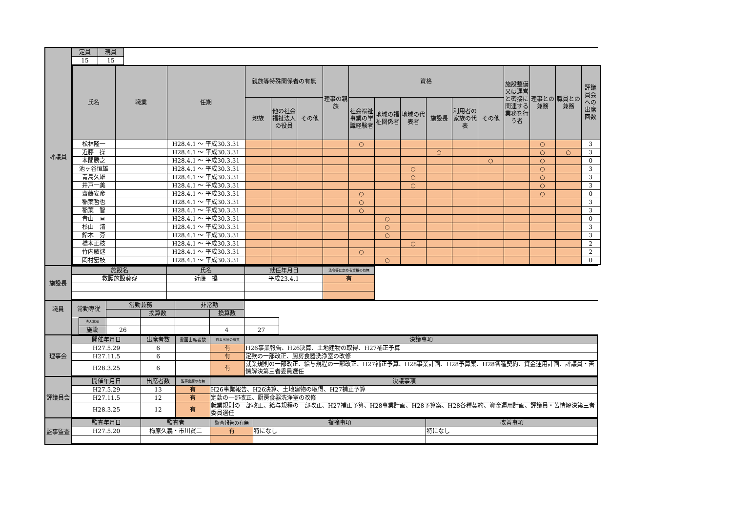評議員
| 定員 | 現員 |
| --- | --- |
| 15 | 15 |
| 氏名 | 職業 | 任期 | 親族等特殊関係者の有無 | | | 理事の親族 | 資格 | | | | | | 施設整備又は運営と密接に関連する業務を行う者 | 理事との兼務 | 職員との兼務 | 評議員会への出席回数 |
| --- | --- | --- | --- | --- | --- | --- | --- | --- | --- | --- | --- | --- | --- | --- | --- | --- |
| | | | 親族 | 他の社会福祉法人の役員 | その他 | | 社会福祉事業の学識経験者 | 地域の福祉関係者 | 地域の代表者 | 施設長 | 利用者の家族の代表 | その他 | | | | |
| 松林隆一 | | H28.4.1 ～ 平成30.3.31 | | | | | ○ | | | | | | | ○ | | 3 |
| 近藤 操 | | H28.4.1 ～ 平成30.3.31 | | | | | | | | ○ | | | | ○ | ○ | 3 |
| 本間勝之 | | H28.4.1 ～ 平成30.3.31 | | | | | | | | | | ○ | | ○ | | 0 |
| 池ヶ谷恒雄 | | H28.4.1 ～ 平成30.3.31 | | | | | | | ○ | | | | | ○ | | 3 |
| 青島久雄 | | H28.4.1 ～ 平成30.3.31 | | | | | | | ○ | | | | | ○ | | 3 |
| 井戸一美 | | H28.4.1 ～ 平成30.3.31 | | | | | | | ○ | | | | | ○ | | 3 |
| 齋藤安彦 | | H28.4.1 ～ 平成30.3.31 | | | | | ○ | | | | | | | ○ | | 0 |
| 稲葉哲也 | | H28.4.1 ～ 平成30.3.31 | | | | | ○ | | | | | | | | | 3 |
| 稲葉 智 | | H28.4.1 ～ 平成30.3.31 | | | | | ○ | | | | | | | | | 3 |
| 青山 亘 | | H28.4.1 ～ 平成30.3.31 | | | | | | ○ | | | | | | | | 0 |
| 杉山 清 | | H28.4.1 ～ 平成30.3.31 | | | | | | ○ | | | | | | | | 3 |
| 鈴木 芬 | | H28.4.1 ～ 平成30.3.31 | | | | | | ○ | | | | | | | | 3 |
| 橋本正枝 | | H28.4.1 ～ 平成30.3.31 | | | | | | | ○ | | | | | | | 2 |
| 竹内敏逑 | | H28.4.1 ～ 平成30.3.31 | | | | | ○ | | | | | | | | | 2 |
| 岡村宏枝 | | H28.4.1 ～ 平成30.3.31 | | | | | | ○ | | | | | | | | 0 |
施設長
| 施設名 | 氏名 | 就任年月日 | 法令等に定める資格の有無 |
| --- | --- | --- | --- |
| 救護施設葵寮 | 近藤 操 | 平成23.4.1 | 有 |
職員
| 常勤専従 | | 常勤兼務 | | 非常勤 | | |
| | | | 換算数 | | 換算数 | |
| | 法人本部 | | | | | |
| | 施設 | 26 | | | 4 | 27 |
理事会
| 開催年月日 | 出席者数 | 書面出席者数 | 監事出席の有無 | 決議事項 |
| --- | --- | --- | --- | --- |
| H27.5.29 | 6 | | 有 | H26事業報告、H26決算、土地建物の取得、H27補正予算 |
| H27.11.5 | 6 | | 有 | 定款の一部改正、厨房食器洗浄室の改修 |
| H28.3.25 | 6 | | 有 | 就業規則の一部改正、給与規程の一部改正、H27補正予算、H28事業計画、H28予算案、H28各種契約、資金運用計画、評議員・苦情解決第三者委員選任 |
評議員会
| 開催年月日 | 出席者数 | 監事出席の有無 | 決議事項 |
| --- | --- | --- | --- |
| H27.5.29 | 13 | 有 | H26事業報告、H26決算、土地建物の取得、H27補正予算 |
| H27.11.5 | 12 | 有 | 定款の一部改正、厨房食器洗浄室の改修 |
| H28.3.25 | 12 | 有 | 就業規則の一部改正、給与規程の一部改正、H27補正予算、H28事業計画、H28予算案、H28各種契約、資金運用計画、評議員・苦情解決第三者委員選任 |
監事監査
| 監査年月日 | 監査者 | 監査報告の有無 | 指摘事項 | 改善事項 |
| --- | --- | --- | --- | --- |
| H27.5.20 | 梅原久義・市川賢二 | 有 | 特になし | 特になし |